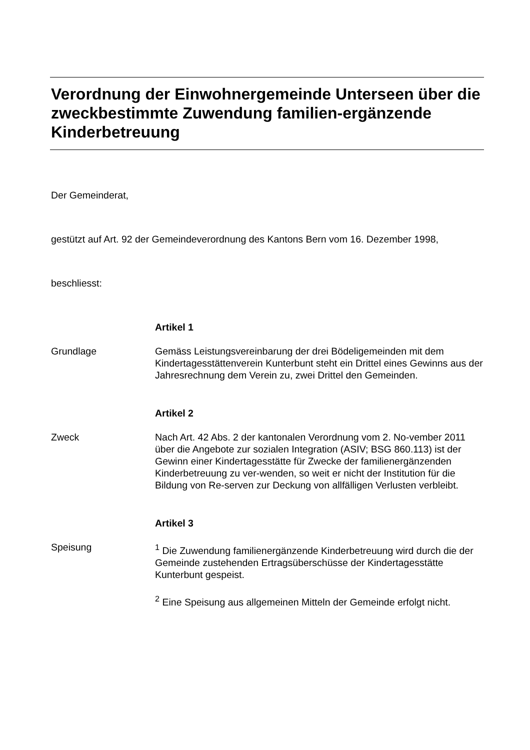Verordnung der Einwohnergemeinde Unterseen über die zweckbestimmte Zuwendung familien-ergänzende Kinderbetreuung
Der Gemeinderat,
gestützt auf Art. 92 der Gemeindeverordnung des Kantons Bern vom 16. Dezember 1998,
beschliesst:
Artikel 1
Grundlage Gemäss Leistungsvereinbarung der drei Bödeligemeinden mit dem Kindertagesstättenverein Kunterbunt steht ein Drittel eines Gewinns aus der Jahresrechnung dem Verein zu, zwei Drittel den Gemeinden.
Artikel 2
Zweck Nach Art. 42 Abs. 2 der kantonalen Verordnung vom 2. No-vember 2011 über die Angebote zur sozialen Integration (ASIV; BSG 860.113) ist der Gewinn einer Kindertagesstätte für Zwecke der familienergänzenden Kinderbetreuung zu ver-wenden, so weit er nicht der Institution für die Bildung von Re-serven zur Deckung von allfälligen Verlusten verbleibt.
Artikel 3
Speisung <sup>1</sup> Die Zuwendung familienergänzende Kinderbetreuung wird durch die der Gemeinde zustehenden Ertragsüberschüsse der Kindertagesstätte Kunterbunt gespeist.
<sup>2</sup> Eine Speisung aus allgemeinen Mitteln der Gemeinde erfolgt nicht.